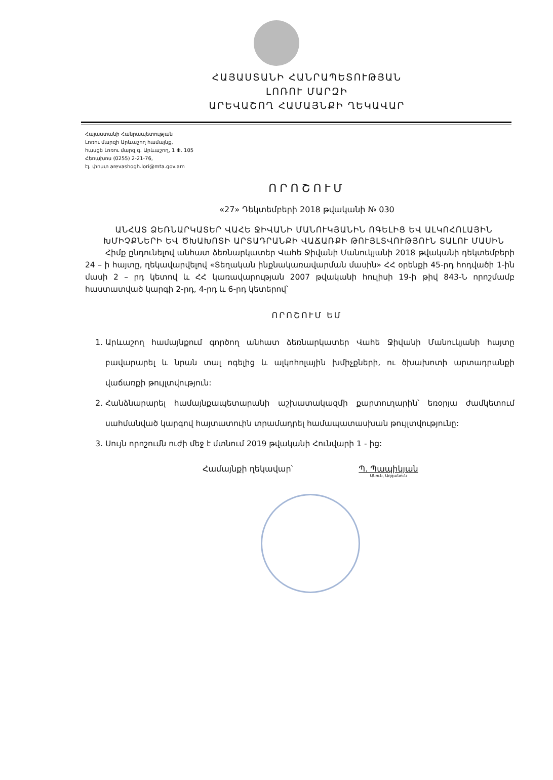ՀԱՅԱՍՏԱՆԻ ՀԱՆՐԱՊԵՏՈՒԹՅԱՆ
ԼՈՌՈՒ ՄԱՐԶԻ
ԱՐԵՎԱՇՈՂ ՀԱՄԱՅՆՔԻ ՂԵԿԱՎԱՐ
Հայաստանի Հանրապետության
Լոռու մարզի Արևաշող համայնք,
հասցե Լոռու մարզ գ. Արևաշող, 1 Փ. 105
Հեռախոս (0255) 2-21-76,
էլ. փոստ arevashogh.lori@mta.gov.am
ՈՐՈՇՈՒՄ
«27» Դեկտեմբերի 2018 թվականի № 030
ԱՆՀԱՏ ՁԵՌՆԱՐԿԱՏԵՐ ՎԱՀԵ ՋԻՎԱՆԻ ՄԱՆՈՒԿՅԱՆԻՆ ՈԳԵԼԻՑ ԵՎ ԱԼԿՈՀՈԼԱՅԻՆ ԽՄԻՉՔՆԵՐԻ ԵՎ ԾԽԱԽՈՏԻ ԱՐՏԱԴՐԱՆՔԻ ՎԱՃԱՌՔԻ ԹՈՒՅԼՏՎՈՒԹՅՈՒՆ ՏԱԼՈՒ ՄԱՍԻՆ
Հիմք ընդունելով անհատ ձեռնարկատեր Վահե Ջիվանի Մանուկյանի 2018 թվականի դեկտեմբերի 24 – ի հայտը, ղեկավարվելով «Տեղական ինքնակառավարման մասին» ՀՀ օրենքի 45-րդ հոդվածի 1-ին մասի 2 – րդ կետով և ՀՀ կառավարության 2007 թվականի հուլիսի 19-ի թիվ 843-Ն որոշմամբ հաստատված կարգի 2-րդ, 4-րդ և 6-րդ կետերով՝
ՈՐՈՇՈՒՄ ԵՄ
1. Արևաշող համայնքում գործող անհատ ձեռնարկատեր Վահե Ջիվանի Մանուկյանի հայտը բավարարել և նրան տալ ոգելից և ալկոհոլային խմիչքների, ու ծխախոտի արտադրանքի վաճառքի թույլտվություն:
2. Հանձնարարել համայնքապետարանի աշխատակազմի քարտուղարին՝ եռօրյա ժամկետում սահմանված կարգով հայտատուին տրամադրել համապատասխան թույլտվությունը:
3. Սույն որոշումն ուժի մեջ է մտնում 2019 թվականի Հունվարի 1 - ից:
Համայնքի ղեկավար՝ Պ. Պապիկյան
Անուն, Ազգանուն